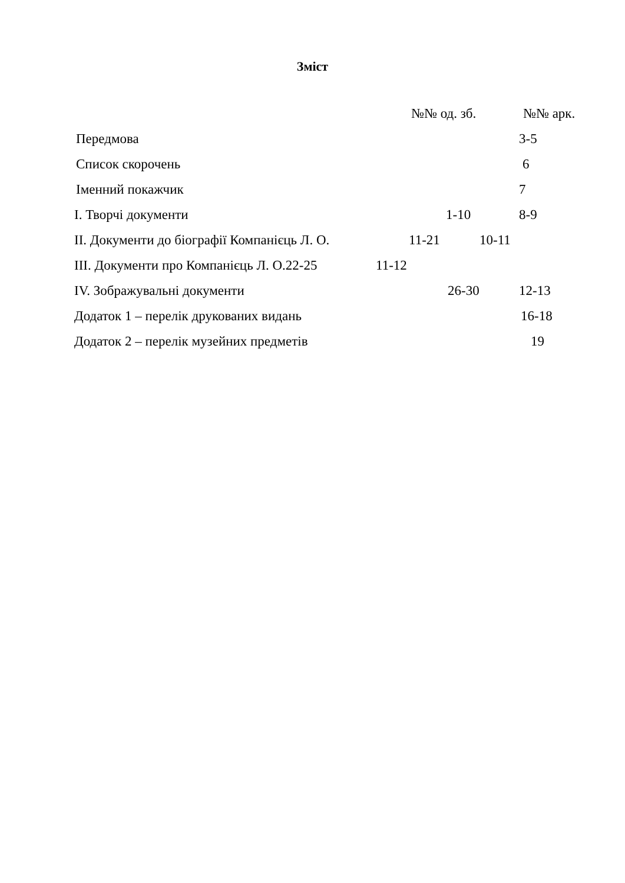Зміст
№№ од. зб. №№ арк.
Передмова 3-5
Список скорочень 6
Іменний покажчик 7
І. Творчі документи 1-10 8-9
ІІ. Документи до біографії Компанієць Л. О. 11-21 10-11
ІІІ. Документи про Компанієць Л. О.22-25 11-12
IV. Зображувальні документи 26-30 12-13
Додаток 1 – перелік друкованих видань 16-18
Додаток 2 – перелік музейних предметів 19